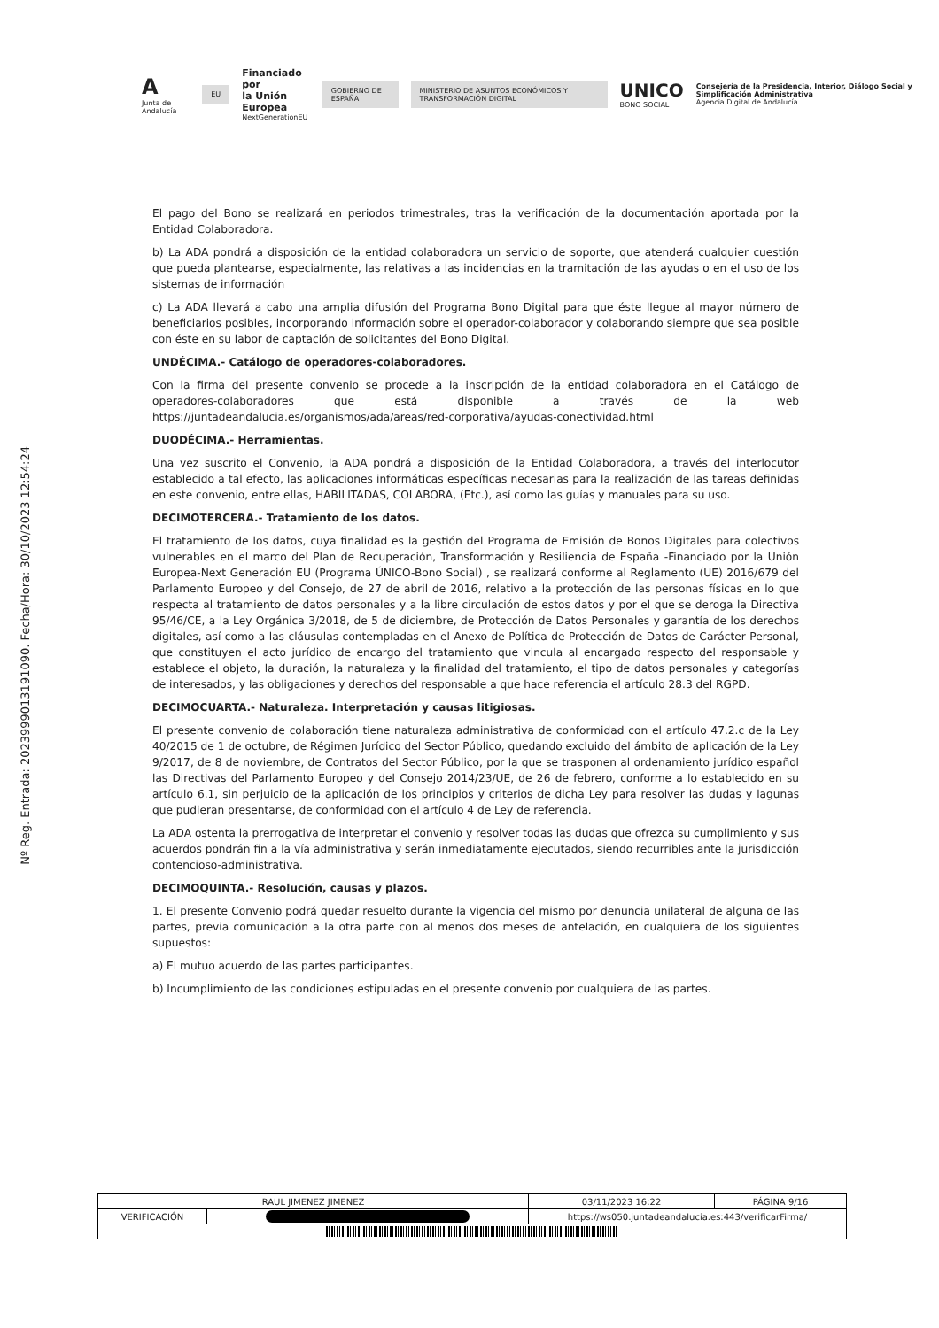A
Junta de Andalucía
EU
Financiado por
la Unión Europea
NextGenerationEU
GOBIERNO DE ESPAÑA
MINISTERIO DE ASUNTOS ECONÓMICOS Y TRANSFORMACIÓN DIGITAL
UNICO
BONO SOCIAL
Consejería de la Presidencia, Interior, Diálogo Social y Simplificación Administrativa
Agencia Digital de Andalucía
Nº Reg. Entrada: 202399901319109​0. Fecha/Hora: 30/10/2023 12:54:24
El pago del Bono se realizará en periodos trimestrales, tras la verificación de la documentación aportada por la Entidad Colaboradora.
b) La ADA pondrá a disposición de la entidad colaboradora un servicio de soporte, que atenderá cualquier cuestión que pueda plantearse, especialmente, las relativas a las incidencias en la tramitación de las ayudas o en el uso de los sistemas de información
c) La ADA llevará a cabo una amplia difusión del Programa Bono Digital para que éste llegue al mayor número de beneficiarios posibles, incorporando información sobre el operador-colaborador y colaborando siempre que sea posible con éste en su labor de captación de solicitantes del Bono Digital.
UNDÉCIMA.- Catálogo de operadores-colaboradores.
Con la firma del presente convenio se procede a la inscripción de la entidad colaboradora en el Catálogo de operadores-colaboradores que está disponible a través de la web https://juntadeandalucia.es/organismos/ada/areas/red-corporativa/ayudas-conectividad.html
DUODÉCIMA.- Herramientas.
Una vez suscrito el Convenio, la ADA pondrá a disposición de la Entidad Colaboradora, a través del interlocutor establecido a tal efecto, las aplicaciones informáticas específicas necesarias para la realización de las tareas definidas en este convenio, entre ellas, HABILITADAS, COLABORA, (Etc.), así como las guías y manuales para su uso.
DECIMOTERCERA.- Tratamiento de los datos.
El tratamiento de los datos, cuya finalidad es la gestión del Programa de Emisión de Bonos Digitales para colectivos vulnerables en el marco del Plan de Recuperación, Transformación y Resiliencia de España -Financiado por la Unión Europea-Next Generación EU (Programa ÚNICO-Bono Social) , se realizará conforme al Reglamento (UE) 2016/679 del Parlamento Europeo y del Consejo, de 27 de abril de 2016, relativo a la protección de las personas físicas en lo que respecta al tratamiento de datos personales y a la libre circulación de estos datos y por el que se deroga la Directiva 95/46/CE, a la Ley Orgánica 3/2018, de 5 de diciembre, de Protección de Datos Personales y garantía de los derechos digitales, así como a las cláusulas contempladas en el Anexo de Política de Protección de Datos de Carácter Personal, que constituyen el acto jurídico de encargo del tratamiento que vincula al encargado respecto del responsable y establece el objeto, la duración, la naturaleza y la finalidad del tratamiento, el tipo de datos personales y categorías de interesados, y las obligaciones y derechos del responsable a que hace referencia el artículo 28.3 del RGPD.
DECIMOCUARTA.- Naturaleza. Interpretación y causas litigiosas.
El presente convenio de colaboración tiene naturaleza administrativa de conformidad con el artículo 47.2.c de la Ley 40/2015 de 1 de octubre, de Régimen Jurídico del Sector Público, quedando excluido del ámbito de aplicación de la Ley 9/2017, de 8 de noviembre, de Contratos del Sector Público, por la que se trasponen al ordenamiento jurídico español las Directivas del Parlamento Europeo y del Consejo 2014/23/UE, de 26 de febrero, conforme a lo establecido en su artículo 6.1, sin perjuicio de la aplicación de los principios y criterios de dicha Ley para resolver las dudas y lagunas que pudieran presentarse, de conformidad con el artículo 4 de Ley de referencia.
La ADA ostenta la prerrogativa de interpretar el convenio y resolver todas las dudas que ofrezca su cumplimiento y sus acuerdos pondrán fin a la vía administrativa y serán inmediatamente ejecutados, siendo recurribles ante la jurisdicción contencioso-administrativa.
DECIMOQUINTA.- Resolución, causas y plazos.
1. El presente Convenio podrá quedar resuelto durante la vigencia del mismo por denuncia unilateral de alguna de las partes, previa comunicación a la otra parte con al menos dos meses de antelación, en cualquiera de los siguientes supuestos:
a) El mutuo acuerdo de las partes participantes.
b) Incumplimiento de las condiciones estipuladas en el presente convenio por cualquiera de las partes.
| RAUL JIMENEZ JIMENEZ | | | 03/11/2023 16:22 | PÁGINA 9/16 |
| VERIFICACIÓN | | https://ws050.juntadeandalucia.es:443/verificarFirma/ | | |